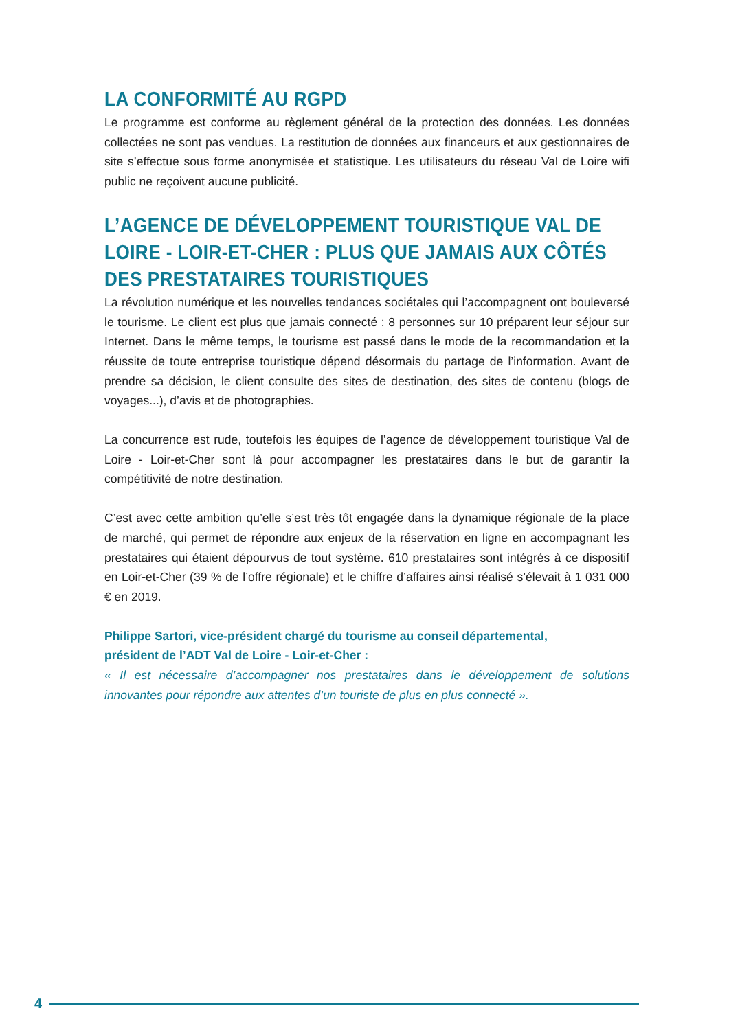LA CONFORMITÉ AU RGPD
Le programme est conforme au règlement général de la protection des données. Les données collectées ne sont pas vendues. La restitution de données aux financeurs et aux gestionnaires de site s’effectue sous forme anonymisée et statistique. Les utilisateurs du réseau Val de Loire wifi public ne reçoivent aucune publicité.
L’AGENCE DE DÉVELOPPEMENT TOURISTIQUE VAL DE LOIRE - LOIR-ET-CHER : PLUS QUE JAMAIS AUX CÔTÉS DES PRESTATAIRES TOURISTIQUES
La révolution numérique et les nouvelles tendances sociétales qui l’accompagnent ont bouleversé le tourisme. Le client est plus que jamais connecté : 8 personnes sur 10 préparent leur séjour sur Internet. Dans le même temps, le tourisme est passé dans le mode de la recommandation et la réussite de toute entreprise touristique dépend désormais du partage de l’information. Avant de prendre sa décision, le client consulte des sites de destination, des sites de contenu (blogs de voyages...), d’avis et de photographies.
La concurrence est rude, toutefois les équipes de l’agence de développement touristique Val de Loire - Loir-et-Cher sont là pour accompagner les prestataires dans le but de garantir la compétitivité de notre destination.
C’est avec cette ambition qu’elle s’est très tôt engagée dans la dynamique régionale de la place de marché, qui permet de répondre aux enjeux de la réservation en ligne en accompagnant les prestataires qui étaient dépourvus de tout système. 610 prestataires sont intégrés à ce dispositif en Loir-et-Cher (39 % de l’offre régionale) et le chiffre d’affaires ainsi réalisé s’élevait à 1 031 000 € en 2019.
Philippe Sartori, vice-président chargé du tourisme au conseil départemental,
président de l’ADT Val de Loire - Loir-et-Cher :
« Il est nécessaire d’accompagner nos prestataires dans le développement de solutions innovantes pour répondre aux attentes d’un touriste de plus en plus connecté ».
4